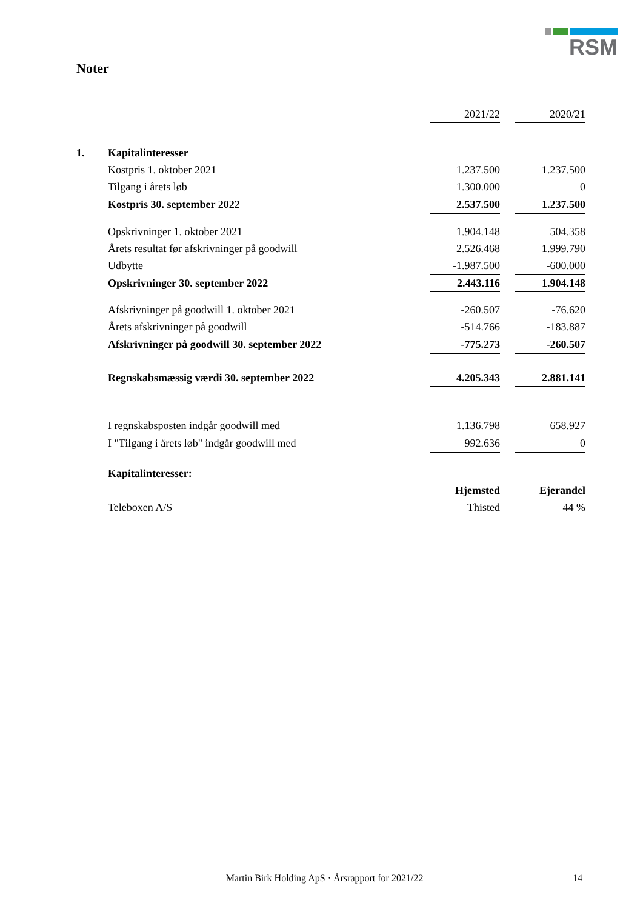RSM
Noter
| | | 2021/22 | | 2020/21 |
| 1. | Kapitalinteresser | | | |
| | Kostpris 1. oktober 2021 | 1.237.500 | | 1.237.500 |
| | Tilgang i årets løb | 1.300.000 | | 0 |
| | Kostpris 30. september 2022 | 2.537.500 | | 1.237.500 |
| | Opskrivninger 1. oktober 2021 | 1.904.148 | | 504.358 |
| | Årets resultat før afskrivninger på goodwill | 2.526.468 | | 1.999.790 |
| | Udbytte | -1.987.500 | | -600.000 |
| | Opskrivninger 30. september 2022 | 2.443.116 | | 1.904.148 |
| | Afskrivninger på goodwill 1. oktober 2021 | -260.507 | | -76.620 |
| | Årets afskrivninger på goodwill | -514.766 | | -183.887 |
| | Afskrivninger på goodwill 30. september 2022 | -775.273 | | -260.507 |
| | Regnskabsmæssig værdi 30. september 2022 | 4.205.343 | | 2.881.141 |
| | I regnskabsposten indgår goodwill med | 1.136.798 | | 658.927 |
| | I "Tilgang i årets løb" indgår goodwill med | 992.636 | | 0 |
| | Kapitalinteresser: | | | |
| | | Hjemsted | | Ejerandel |
| | Teleboxen A/S | Thisted | | 44 % |
Martin Birk Holding ApS · Årsrapport for 2021/22 14